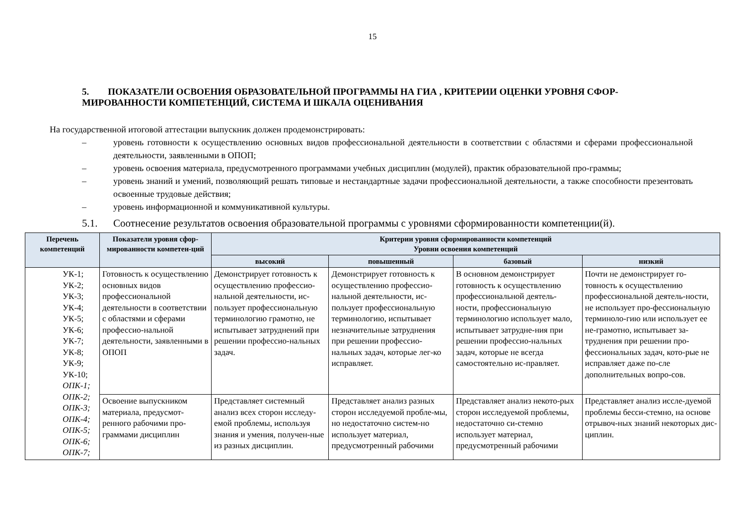15
5. ПОКАЗАТЕЛИ ОСВОЕНИЯ ОБРАЗОВАТЕЛЬНОЙ ПРОГРАММЫ НА ГИА , КРИТЕРИИ ОЦЕНКИ УРОВНЯ СФОР-МИРОВАННОСТИ КОМПЕТЕНЦИЙ, СИСТЕМА И ШКАЛА ОЦЕНИВАНИЯ
На государственной итоговой аттестации выпускник должен продемонстрировать:
– уровень готовности к осуществлению основных видов профессиональной деятельности в соответствии с областями и сферами профессиональной деятельности, заявленными в ОПОП;
– уровень освоения материала, предусмотренного программами учебных дисциплин (модулей), практик образовательной про-граммы;
– уровень знаний и умений, позволяющий решать типовые и нестандартные задачи профессиональной деятельности, а также способности презентовать освоенные трудовые действия;
– уровень информационной и коммуникативной культуры.
5.1. Соотнесение результатов освоения образовательной программы с уровнями сформированности компетенции(й).
| Перечень компетенций | Показатели уровня сфор-мированности компетен-ций | Критерии уровня сформированности компетенций Уровни освоения компетенций | | | |
| --- | --- | --- | --- | --- | --- |
| | | высокий | повышенный | базовый | низкий |
| УК-1; УК-2; УК-3; УК-4; УК-5; УК-6; УК-7; УК-8; УК-9; УК-10; ОПК-1; ОПК-2; ОПК-3; ОПК-4; ОПК-5; ОПК-6; ОПК-7; | Готовность к осуществлению основных видов профессиональной деятельности в соответствии с областями и сферами профессио-нальной деятельности, заявленными в ОПОП | Демонстрирует готовность к осуществлению профессио-нальной деятельности, ис-пользует профессиональную терминологию грамотно, не испытывает затруднений при решении профессио-нальных задач. | Демонстрирует готовность к осуществлению профессио-нальной деятельности, ис-пользует профессиональную терминологию, испытывает незначительные затруднения при решении профессио-нальных задач, которые лег-ко исправляет. | В основном демонстрирует готовность к осуществлению профессиональной деятель-ности, профессиональную терминологию использует мало, испытывает затрудне-ния при решении профессио-нальных задач, которые не всегда самостоятельно ис-правляет. | Почти не демонстрирует го-товность к осуществлению профессиональной деятель-ности, не использует про-фессиональную терминоло-гию или использует ее не-грамотно, испытывает за-труднения при решении про-фессиональных задач, кото-рые не исправляет даже по-сле дополнительных вопро-сов. |
| | Освоение выпускником материала, предусмот-ренного рабочими про-граммами дисциплин | Представляет системный анализ всех сторон исследу-емой проблемы, используя знания и умения, получен-ные из разных дисциплин. | Представляет анализ разных сторон исследуемой пробле-мы, но недостаточно систем-но использует материал, предусмотренный рабочими | Представляет анализ некото-рых сторон исследуемой проблемы, недостаточно си-стемно использует материал, предусмотренный рабочими | Представляет анализ иссле-дуемой проблемы бесси-стемно, на основе отрывоч-ных знаний некоторых дис-циплин. |